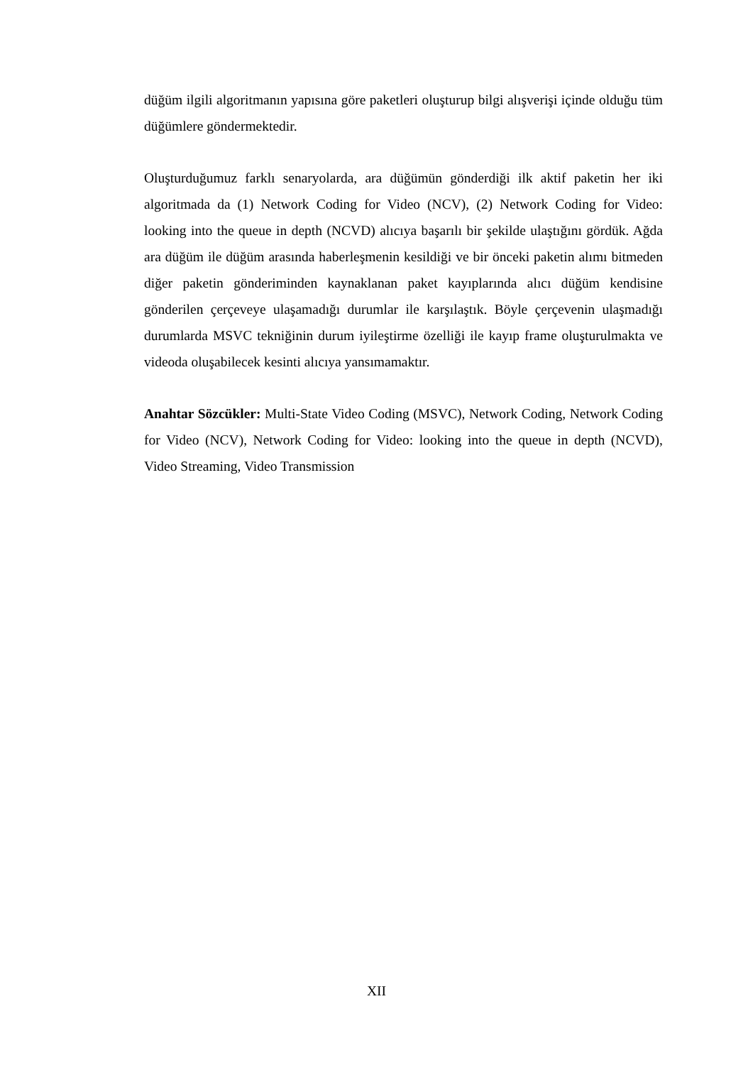düğüm ilgili algoritmanın yapısına göre paketleri oluşturup bilgi alışverişi içinde olduğu tüm düğümlere göndermektedir.
Oluşturduğumuz farklı senaryolarda, ara düğümün gönderdiği ilk aktif paketin her iki algoritmada da (1) Network Coding for Video (NCV), (2) Network Coding for Video: looking into the queue in depth (NCVD) alıcıya başarılı bir şekilde ulaştığını gördük. Ağda ara düğüm ile düğüm arasında haberleşmenin kesildiği ve bir önceki paketin alımı bitmeden diğer paketin gönderiminden kaynaklanan paket kayıplarında alıcı düğüm kendisine gönderilen çerçeveye ulaşamadığı durumlar ile karşılaştık. Böyle çerçevenin ulaşmadığı durumlarda MSVC tekniğinin durum iyileştirme özelliği ile kayıp frame oluşturulmakta ve videoda oluşabilecek kesinti alıcıya yansımamaktır.
Anahtar Sözcükler: Multi-State Video Coding (MSVC), Network Coding, Network Coding for Video (NCV), Network Coding for Video: looking into the queue in depth (NCVD), Video Streaming, Video Transmission
XII